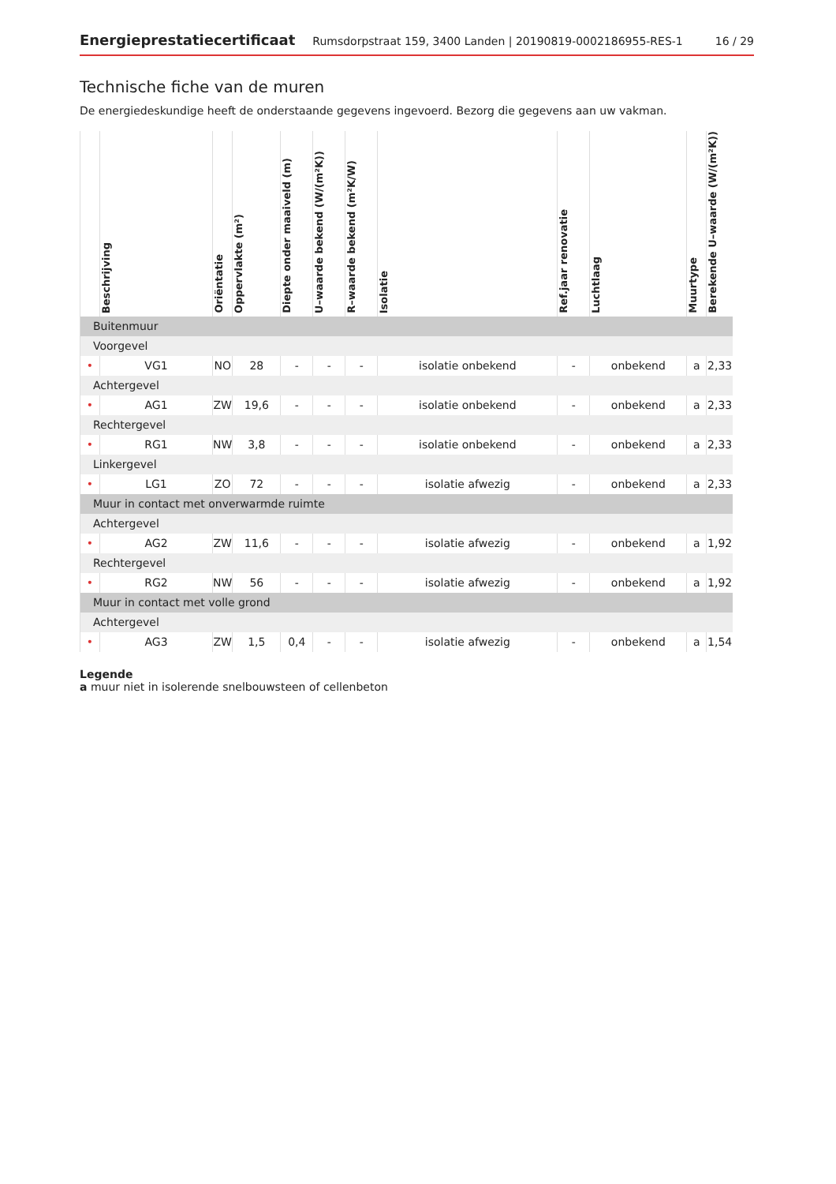Energieprestatiecertificaat Rumsdorpstraat 159, 3400 Landen | 20190819-0002186955-RES-1 16 / 29
Technische fiche van de muren
De energiedeskundige heeft de onderstaande gegevens ingevoerd. Bezorg die gegevens aan uw vakman.
| | Beschrijving | Oriëntatie | Oppervlakte (m²) | Diepte onder maaiveld (m) | U–waarde bekend (W/(m²K)) | R–waarde bekend (m²K/W) | Isolatie | Ref.jaar renovatie | Luchtlaag | Muurtype | Berekende U–waarde (W/(m²K)) |
| --- | --- | --- | --- | --- | --- | --- | --- | --- | --- | --- | --- |
| Buitenmuur | | | | | | | | | | | |
| Voorgevel | | | | | | | | | | | |
| • | VG1 | NO | 28 | - | - | - | isolatie onbekend | - | onbekend | a | 2,33 |
| Achtergevel | | | | | | | | | | | |
| • | AG1 | ZW | 19,6 | - | - | - | isolatie onbekend | - | onbekend | a | 2,33 |
| Rechtergevel | | | | | | | | | | | |
| • | RG1 | NW | 3,8 | - | - | - | isolatie onbekend | - | onbekend | a | 2,33 |
| Linkergevel | | | | | | | | | | | |
| • | LG1 | ZO | 72 | - | - | - | isolatie afwezig | - | onbekend | a | 2,33 |
| Muur in contact met onverwarmde ruimte | | | | | | | | | | | |
| Achtergevel | | | | | | | | | | | |
| • | AG2 | ZW | 11,6 | - | - | - | isolatie afwezig | - | onbekend | a | 1,92 |
| Rechtergevel | | | | | | | | | | | |
| • | RG2 | NW | 56 | - | - | - | isolatie afwezig | - | onbekend | a | 1,92 |
| Muur in contact met volle grond | | | | | | | | | | | |
| Achtergevel | | | | | | | | | | | |
| • | AG3 | ZW | 1,5 | 0,4 | - | - | isolatie afwezig | - | onbekend | a | 1,54 |
Legende
a muur niet in isolerende snelbouwsteen of cellenbeton